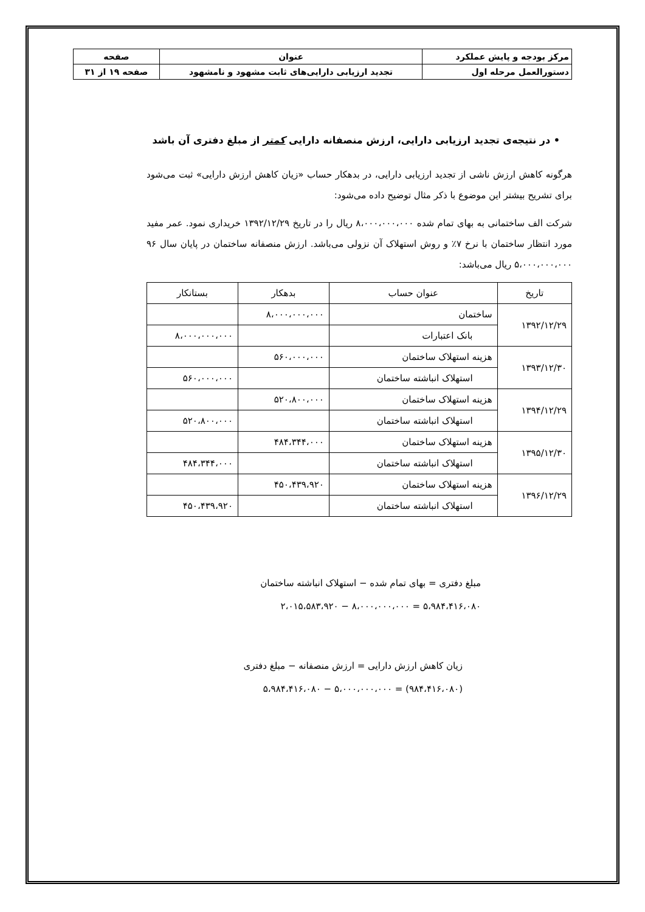| مرکز بودجه و پایش عملکرد | عنوان | صفحه |
| دستورالعمل مرحله اول | تجدید ارزیابی دارایی‌های ثابت مشهود و نامشهود | صفحه ۱۹ از ۳۱ |
• در نتیجه‌ی تجدید ارزیابی دارایی، ارزش منصفانه دارایی کمتر از مبلغ دفتری آن باشد
هرگونه کاهش ارزش ناشی از تجدید ارزیابی دارایی، در بدهکار حساب «زیان کاهش ارزش دارایی» ثبت می‌شود برای تشریح بیشتر این موضوع با ذکر مثال توضیح داده می‌شود:
شرکت الف ساختمانی به بهای تمام شده ۸،۰۰۰،۰۰۰،۰۰۰ ریال را در تاریخ ۱۳۹۲/۱۲/۲۹ خریداری نمود. عمر مفید مورد انتظار ساختمان با نرخ ۷٪ و روش استهلاک آن نزولی می‌باشد. ارزش منصفانه ساختمان در پایان سال ۹۶ ۵،۰۰۰،۰۰۰،۰۰۰ ریال می‌باشد:
| تاریخ | عنوان حساب | بدهکار | بستانکار |
| --- | --- | --- | --- |
| ۱۳۹۲/۱۲/۲۹ | ساختمان | ۸،۰۰۰،۰۰۰،۰۰۰ | |
| | بانک اعتبارات | | ۸،۰۰۰،۰۰۰،۰۰۰ |
| ۱۳۹۳/۱۲/۳۰ | هزینه استهلاک ساختمان | ۵۶۰،۰۰۰،۰۰۰ | |
| | استهلاک انباشته ساختمان | | ۵۶۰،۰۰۰،۰۰۰ |
| ۱۳۹۴/۱۲/۲۹ | هزینه استهلاک ساختمان | ۵۲۰،۸۰۰،۰۰۰ | |
| | استهلاک انباشته ساختمان | | ۵۲۰،۸۰۰،۰۰۰ |
| ۱۳۹۵/۱۲/۳۰ | هزینه استهلاک ساختمان | ۴۸۴،۳۴۴،۰۰۰ | |
| | استهلاک انباشته ساختمان | | ۴۸۴،۳۴۴،۰۰۰ |
| ۱۳۹۶/۱۲/۲۹ | هزینه استهلاک ساختمان | ۴۵۰،۴۳۹،۹۲۰ | |
| | استهلاک انباشته ساختمان | | ۴۵۰،۴۳۹،۹۲۰ |
مبلغ دفتری = بهای تمام شده − استهلاک انباشته ساختمان
۵،۹۸۴،۴۱۶،۰۸۰ = ۸،۰۰۰،۰۰۰،۰۰۰ − ۲،۰۱۵،۵۸۳،۹۲۰
زیان کاهش ارزش دارایی = ارزش منصفانه − مبلغ دفتری
(۹۸۴،۴۱۶،۰۸۰) = ۵،۰۰۰،۰۰۰،۰۰۰ − ۵،۹۸۴،۴۱۶،۰۸۰